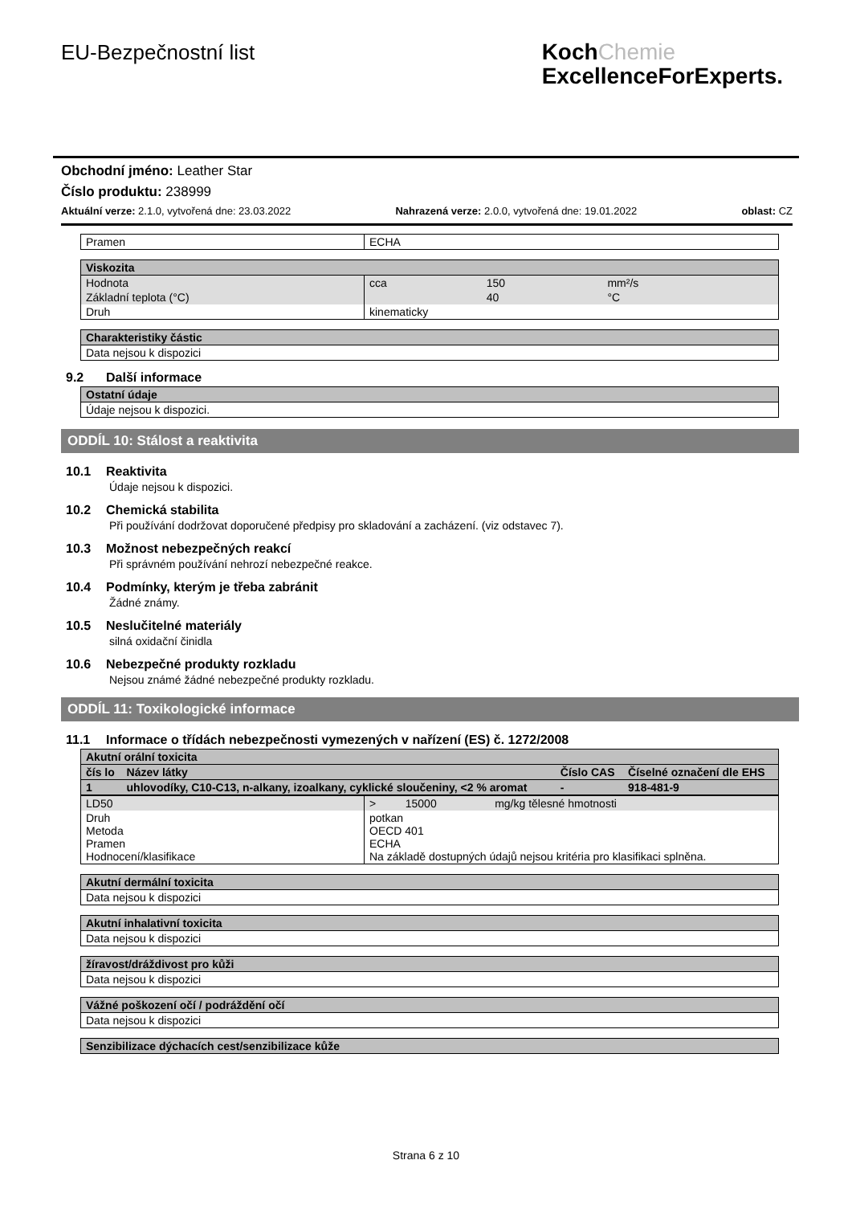EU-Bezpečnostní list
KochChemie
ExcellenceForExperts.
Obchodní jméno: Leather Star
Číslo produktu: 238999
Aktuální verze: 2.1.0, vytvořená dne: 23.03.2022 Nahrazená verze: 2.0.0, vytvořená dne: 19.01.2022 oblast: CZ
| Pramen | ECHA |
| Viskozita | | | |
| Hodnota | cca | 150 | mm²/s |
| Základní teplota (°C) | | 40 | °C |
| Druh | kinematicky | | |
| Charakteristiky částic |
| Data nejsou k dispozici |
9.2 Další informace
| Ostatní údaje |
| Údaje nejsou k dispozici. |
ODDÍL 10: Stálost a reaktivita
10.1 Reaktivita
Údaje nejsou k dispozici.
10.2 Chemická stabilita
Při používání dodržovat doporučené předpisy pro skladování a zacházení. (viz odstavec 7).
10.3 Možnost nebezpečných reakcí
Při správném používání nehrozí nebezpečné reakce.
10.4 Podmínky, kterým je třeba zabránit
Žádné známy.
10.5 Neslučitelné materiály
silná oxidační činidla
10.6 Nebezpečné produkty rozkladu
Nejsou známé žádné nebezpečné produkty rozkladu.
ODDÍL 11: Toxikologické informace
11.1 Informace o třídách nebezpečnosti vymezených v nařízení (ES) č. 1272/2008
| Akutní orální toxicita | | | |
| čís lo | Název látky | Číslo CAS | Číselné označení dle EHS |
| 1 | uhlovodíky, C10-C13, n-alkany, izoalkany, cyklické sloučeniny, <2 % aromat | - | 918-481-9 |
| LD50 | > | 15000 | mg/kg tělesné hmotnosti |
| Druh Metoda Pramen Hodnocení/klasifikace | potkan OECD 401 ECHA Na základě dostupných údajů nejsou kritéria pro klasifikaci splněna. | | |
| Akutní dermální toxicita |
| Data nejsou k dispozici |
| Akutní inhalativní toxicita |
| Data nejsou k dispozici |
| žíravost/dráždivost pro kůži |
| Data nejsou k dispozici |
| Vážné poškození očí / podráždění očí |
| Data nejsou k dispozici |
| Senzibilizace dýchacích cest/senzibilizace kůže |
Strana 6 z 10